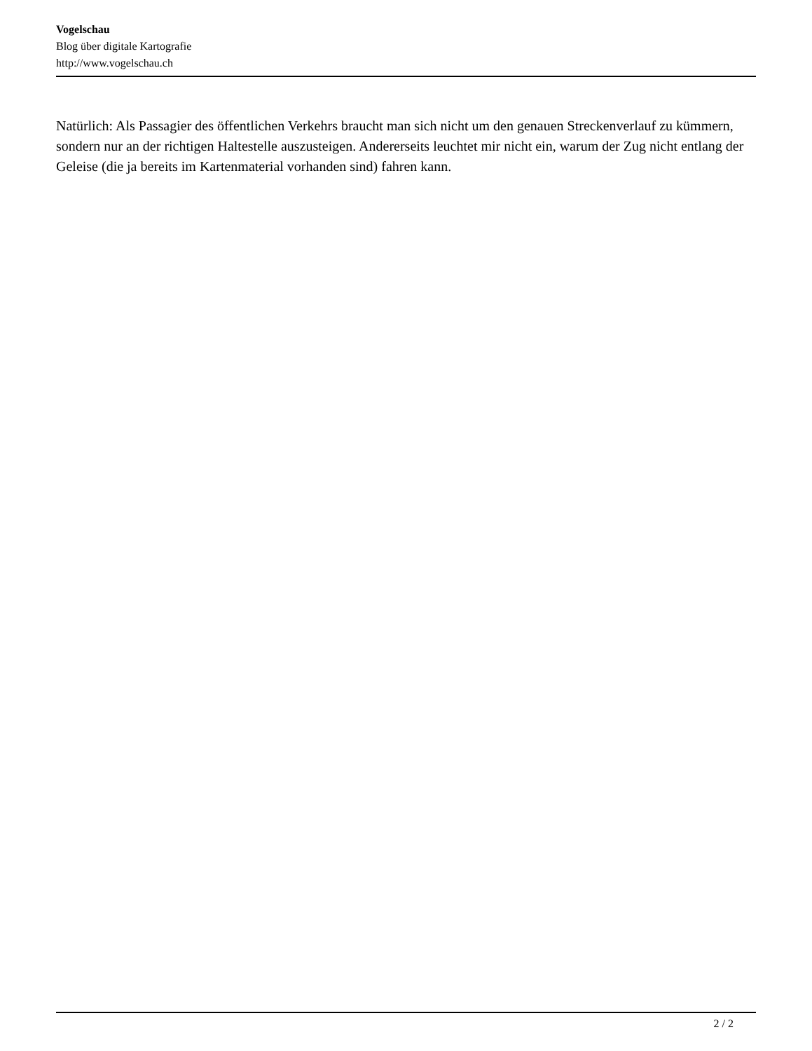Vogelschau
Blog über digitale Kartografie
http://www.vogelschau.ch
Natürlich: Als Passagier des öffentlichen Verkehrs braucht man sich nicht um den genauen Streckenverlauf zu kümmern, sondern nur an der richtigen Haltestelle auszusteigen. Andererseits leuchtet mir nicht ein, warum der Zug nicht entlang der Geleise (die ja bereits im Kartenmaterial vorhanden sind) fahren kann.
2 / 2